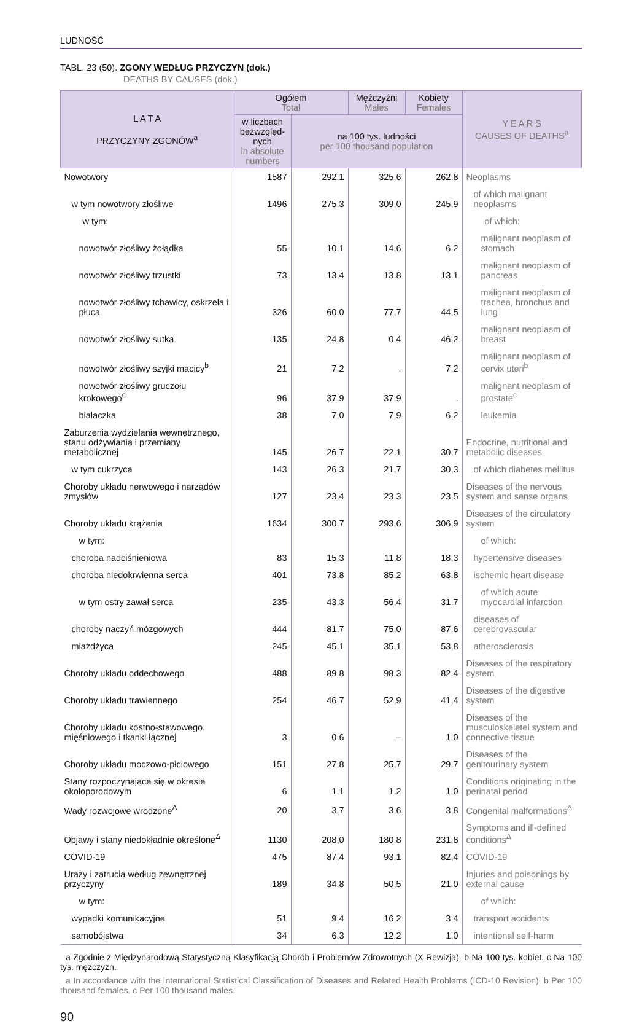LUDNOŚĆ
TABL. 23 (50). ZGONY WEDŁUG PRZYCZYN (dok.)
DEATHS BY CAUSES (dok.)
| L A T A PRZYCZYNY ZGONÓW<sup>a</sup> | Ogółem Total | | Mężczyźni Males | Kobiety Females | Y E A R S CAUSES OF DEATHS<sup>a</sup> |
| --- | --- | --- | --- | --- | --- |
| | w liczbach bezwzględ-nych in absolute numbers | na 100 tys. ludności per 100 thousand population | | | |
| Nowotwory | 1587 | 292,1 | 325,6 | 262,8 | Neoplasms |
| w tym nowotwory złośliwe | 1496 | 275,3 | 309,0 | 245,9 | of which malignant neoplasms |
| w tym: | | | | | of which: |
| nowotwór złośliwy żołądka | 55 | 10,1 | 14,6 | 6,2 | malignant neoplasm of stomach |
| nowotwór złośliwy trzustki | 73 | 13,4 | 13,8 | 13,1 | malignant neoplasm of pancreas |
| nowotwór złośliwy tchawicy, oskrzela i płuca | 326 | 60,0 | 77,7 | 44,5 | malignant neoplasm of trachea, bronchus and lung |
| nowotwór złośliwy sutka | 135 | 24,8 | 0,4 | 46,2 | malignant neoplasm of breast |
| nowotwór złośliwy szyjki macicy<sup>b</sup> | 21 | 7,2 | . | 7,2 | malignant neoplasm of cervix uteri<sup>b</sup> |
| nowotwór złośliwy gruczołu krokowego<sup>c</sup> | 96 | 37,9 | 37,9 | . | malignant neoplasm of prostate<sup>c</sup> |
| białaczka | 38 | 7,0 | 7,9 | 6,2 | leukemia |
| Zaburzenia wydzielania wewnętrznego, stanu odżywiania i przemiany metabolicznej | 145 | 26,7 | 22,1 | 30,7 | Endocrine, nutritional and metabolic diseases |
| w tym cukrzyca | 143 | 26,3 | 21,7 | 30,3 | of which diabetes mellitus |
| Choroby układu nerwowego i narządów zmysłów | 127 | 23,4 | 23,3 | 23,5 | Diseases of the nervous system and sense organs |
| Choroby układu krążenia | 1634 | 300,7 | 293,6 | 306,9 | Diseases of the circulatory system |
| w tym: | | | | | of which: |
| choroba nadciśnieniowa | 83 | 15,3 | 11,8 | 18,3 | hypertensive diseases |
| choroba niedokrwienna serca | 401 | 73,8 | 85,2 | 63,8 | ischemic heart disease |
| w tym ostry zawał serca | 235 | 43,3 | 56,4 | 31,7 | of which acute myocardial infarction |
| choroby naczyń mózgowych | 444 | 81,7 | 75,0 | 87,6 | diseases of cerebrovascular |
| miażdżyca | 245 | 45,1 | 35,1 | 53,8 | atherosclerosis |
| Choroby układu oddechowego | 488 | 89,8 | 98,3 | 82,4 | Diseases of the respiratory system |
| Choroby układu trawiennego | 254 | 46,7 | 52,9 | 41,4 | Diseases of the digestive system |
| Choroby układu kostno-stawowego, mięśniowego i tkanki łącznej | 3 | 0,6 | – | 1,0 | Diseases of the musculoskeletel system and connective tissue |
| Choroby układu moczowo-płciowego | 151 | 27,8 | 25,7 | 29,7 | Diseases of the genitourinary system |
| Stany rozpoczynające się w okresie okołoporodowym | 6 | 1,1 | 1,2 | 1,0 | Conditions originating in the perinatal period |
| Wady rozwojowe wrodzone<sup>Δ</sup> | 20 | 3,7 | 3,6 | 3,8 | Congenital malformations<sup>Δ</sup> |
| Objawy i stany niedokładnie określone<sup>Δ</sup> | 1130 | 208,0 | 180,8 | 231,8 | Symptoms and ill-defined conditions<sup>Δ</sup> |
| COVID-19 | 475 | 87,4 | 93,1 | 82,4 | COVID-19 |
| Urazy i zatrucia według zewnętrznej przyczyny | 189 | 34,8 | 50,5 | 21,0 | Injuries and poisonings by external cause |
| w tym: | | | | | of which: |
| wypadki komunikacyjne | 51 | 9,4 | 16,2 | 3,4 | transport accidents |
| samobójstwa | 34 | 6,3 | 12,2 | 1,0 | intentional self-harm |
a Zgodnie z Międzynarodową Statystyczną Klasyfikacją Chorób i Problemów Zdrowotnych (X Rewizja). b Na 100 tys. kobiet. c Na 100 tys. mężczyzn.
a In accordance with the International Statistical Classification of Diseases and Related Health Problems (ICD-10 Revision). b Per 100 thousand females. c Per 100 thousand males.
90